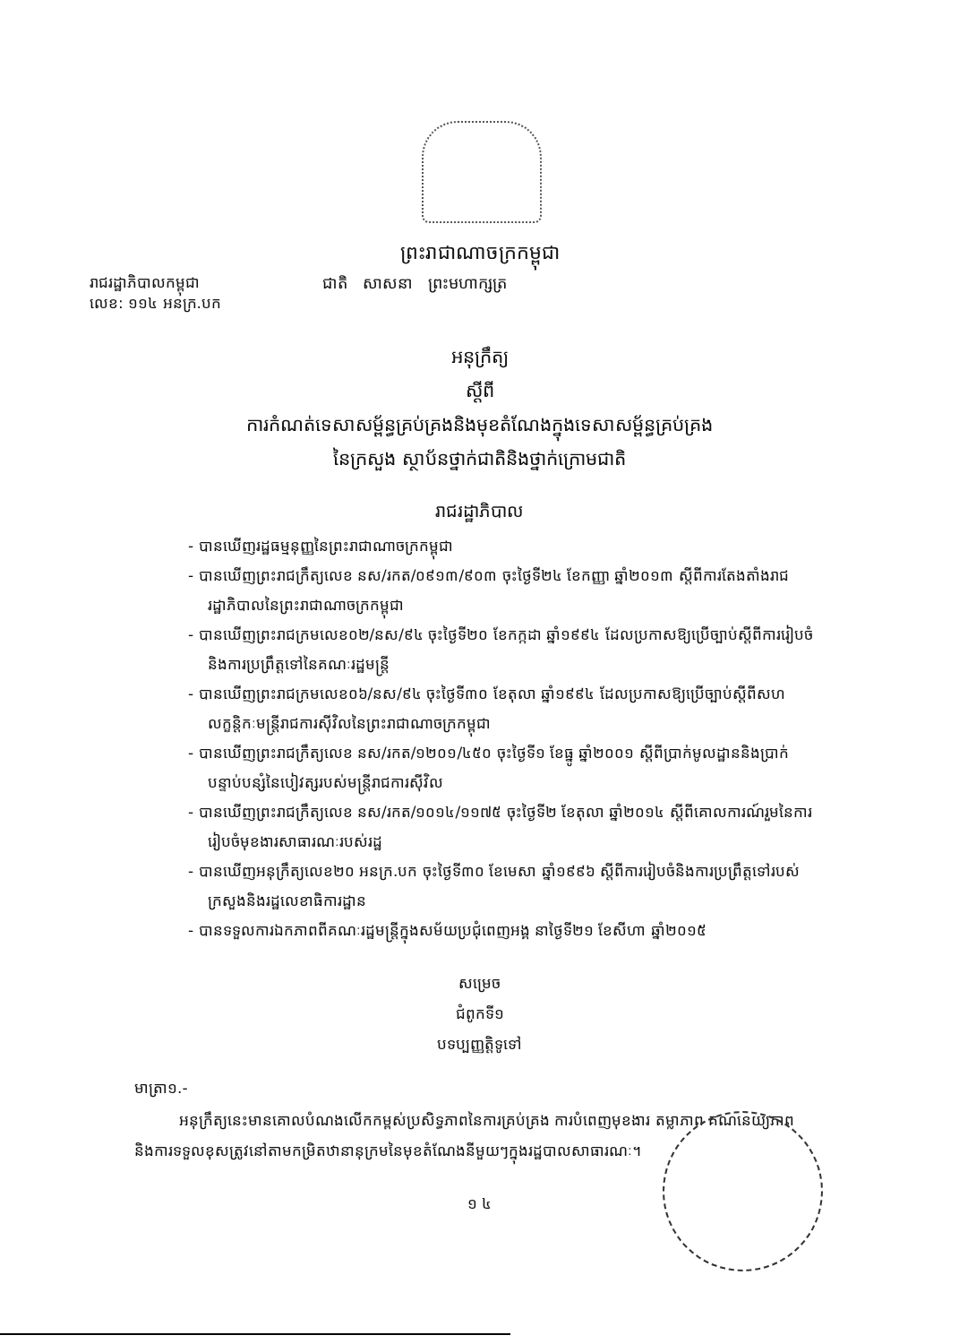ព្រះរាជាណាចក្រកម្ពុជា
រាជរដ្ឋាភិបាលកម្ពុជា
លេខ: ១១៤ អនក្រ.បក
ជាតិ សាសនា ព្រះមហាក្សត្រ
អនុក្រឹត្យ
ស្តីពី
ការកំណត់ទេសាសម្ព័ន្ធគ្រប់គ្រងនិងមុខតំណែងក្នុងទេសាសម្ព័ន្ធគ្រប់គ្រង
នៃក្រសួង ស្ថាប័នថ្នាក់ជាតិនិងថ្នាក់ក្រោមជាតិ
រាជរដ្ឋាភិបាល
- បានឃើញរដ្ឋធម្មនុញ្ញនៃព្រះរាជាណាចក្រកម្ពុជា
- បានឃើញព្រះរាជក្រឹត្យលេខ នស/រកត/០៩១៣/៩០៣ ចុះថ្ងៃទី២៤ ខែកញ្ញា ឆ្នាំ២០១៣ ស្តីពីការតែងតាំងរាជរដ្ឋាភិបាលនៃព្រះរាជាណាចក្រកម្ពុជា
- បានឃើញព្រះរាជក្រមលេខ០២/នស/៩៤ ចុះថ្ងៃទី២០ ខែកក្កដា ឆ្នាំ១៩៩៤ ដែលប្រកាសឱ្យប្រើច្បាប់ស្តីពីការរៀបចំនិងការប្រព្រឹត្តទៅនៃគណៈរដ្ឋមន្ត្រី
- បានឃើញព្រះរាជក្រមលេខ០៦/នស/៩៤ ចុះថ្ងៃទី៣០ ខែតុលា ឆ្នាំ១៩៩៤ ដែលប្រកាសឱ្យប្រើច្បាប់ស្តីពីសហលក្ខន្តិកៈមន្ត្រីរាជការស៊ីវិលនៃព្រះរាជាណាចក្រកម្ពុជា
- បានឃើញព្រះរាជក្រឹត្យលេខ នស/រកត/១២០១/៤៥០ ចុះថ្ងៃទី១ ខែធ្នូ ឆ្នាំ២០០១ ស្តីពីប្រាក់មូលដ្ឋាននិងប្រាក់បន្ទាប់បន្សំនៃបៀវត្សរបស់មន្ត្រីរាជការស៊ីវិល
- បានឃើញព្រះរាជក្រឹត្យលេខ នស/រកត/១០១៤/១១៧៥ ចុះថ្ងៃទី២ ខែតុលា ឆ្នាំ២០១៤ ស្តីពីគោលការណ៍រួមនៃការរៀបចំមុខងារសាធារណៈរបស់រដ្ឋ
- បានឃើញអនុក្រឹត្យលេខ២០ អនក្រ.បក ចុះថ្ងៃទី៣០ ខែមេសា ឆ្នាំ១៩៩៦ ស្តីពីការរៀបចំនិងការប្រព្រឹត្តទៅរបស់ក្រសួងនិងរដ្ឋលេខាធិការដ្ឋាន
- បានទទួលការឯកភាពពីគណៈរដ្ឋមន្ត្រីក្នុងសម័យប្រជុំពេញអង្គ នាថ្ងៃទី២១ ខែសីហា ឆ្នាំ២០១៥
សម្រេច
ជំពូកទី១
បទប្បញ្ញត្តិទូទៅ
មាត្រា១.-
អនុក្រឹត្យនេះមានគោលបំណងលើកកម្ពស់ប្រសិទ្ធភាពនៃការគ្រប់គ្រង ការបំពេញមុខងារ តម្លាភាព គណនេយ្យភាព និងការទទួលខុសត្រូវនៅតាមកម្រិតឋានានុក្រមនៃមុខតំណែងនីមួយៗក្នុងរដ្ឋបាលសាធារណៈ។
១ ៤